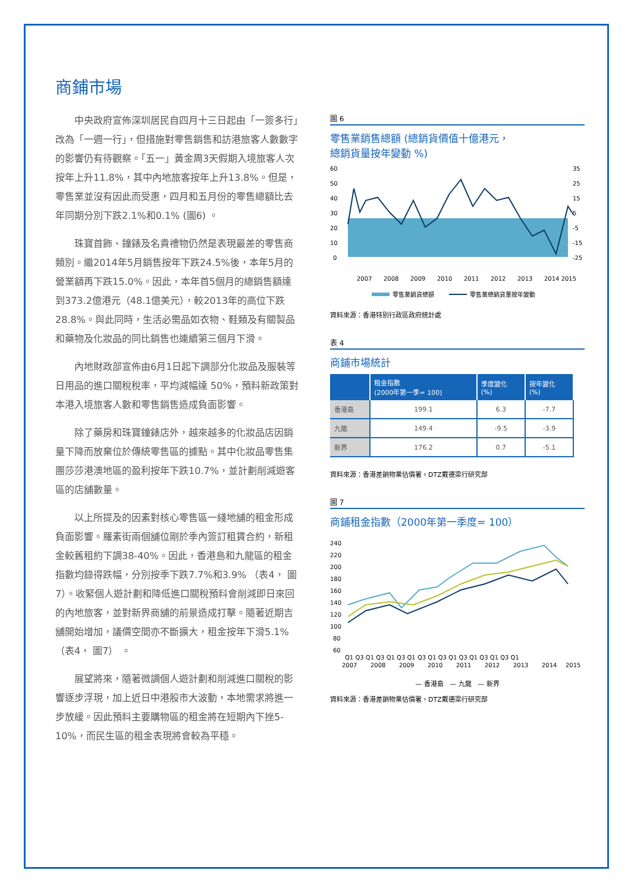商鋪市場
中央政府宣佈深圳居民自四月十三日起由「一簽多行」改為「一週一行」，但措施對零售銷售和訪港旅客人數數字的影響仍有待觀察。「五一」黃金周3天假期入境旅客人次按年上升11.8%，其中內地旅客按年上升13.8%。但是，零售業並沒有因此而受惠，四月和五月份的零售總額比去年同期分別下跌2.1%和0.1% (圖6) 。
珠寶首飾、鐘錶及名貴禮物仍然是表現最差的零售商類別。繼2014年5月銷售按年下跌24.5%後，本年5月的營業額再下跌15.0%。因此，本年首5個月的總銷售額達到373.2億港元（48.1億美元），較2013年的高位下跌28.8%。與此同時，生活必需品如衣物、鞋類及有關製品和藥物及化妝品的同比銷售也連續第三個月下滑。
內地財政部宣佈由6月1日起下調部分化妝品及服裝等日用品的進口關稅稅率，平均減幅達 50%，預料新政策對本港入境旅客人數和零售銷售造成負面影響。
除了藥房和珠寶鐘錶店外，越來越多的化妝品店因銷量下降而放棄位於傳統零售區的據點。其中化妝品零售集團莎莎港澳地區的盈利按年下跌10.7%，並計劃削減遊客區的店舖數量。
以上所提及的因素對核心零售區一綫地舖的租金形成負面影響。羅素街兩個舖位剛於季內簽訂租賃合約，新租金較舊租約下調38-40%。因此，香港島和九龍區的租金指數均錄得跌幅，分別按季下跌7.7%和3.9% （表4， 圖7）。收緊個人遊計劃和降低進口關稅預料會削減即日來回的內地旅客，並對新界商舖的前景造成打擊。隨著近期吉舖開始增加，議價空間亦不斷擴大，租金按年下滑5.1%（表4， 圖7） 。
展望將來，隨著微調個人遊計劃和削減進口關稅的影響逐步浮現，加上近日中港股市大波動，本地需求將進一步放緩。因此預料主要購物區的租金將在短期內下挫5-10%，而民生區的租金表現將會較為平穩。
圖 6
零售業銷售總額 (總銷貨價值十億港元，
總銷貨量按年變動 %)
60
50
40
30
20
10
0
35
25
15
5
-5
-15
-25
2007
2008
2009
2010
2011
2012
2013
2014 2015
零售業銷貨總額
零售業總銷貨量按年變動
資料來源：香港特別行政區政府統計處
表 4
商鋪市場統計
| | 租金指數 (2000年第一季= 100) | 季度變化 (%) | 按年變化 (%) |
| --- | --- | --- | --- |
| 香港島 | 199.1 | 6.3 | -7.7 |
| 九龍 | 149.4 | -9.5 | -3.9 |
| 新界 | 176.2 | 0.7 | -5.1 |
資料來源：香港差餉物業估價署，DTZ戴德梁行研究部
圖 7
商鋪租金指數（2000年第一季度= 100）
240
220
200
180
160
140
120
100
80
60
Q1 Q3 Q1 Q3 Q1 Q3 Q1 Q3 Q1 Q3 Q1 Q3 Q1 Q3 Q1 Q3 Q1
2007
2008
2009
2010
2011
2012
2013
2014
2015
— 香港島 — 九龍 — 新界
資料來源：香港差餉物業估價署，DTZ戴德梁行研究部